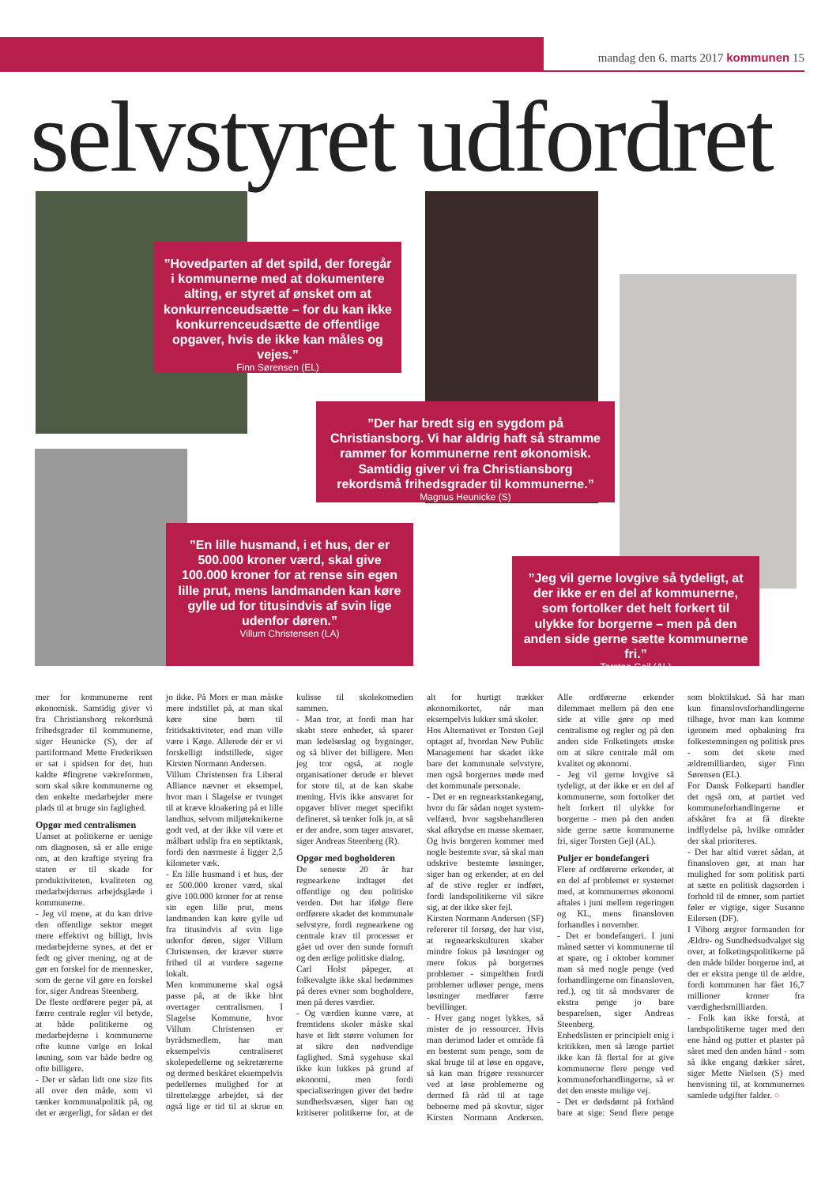mandag den 6. marts 2017 kommunen 15
selvstyret udfordret
”Hovedparten af det spild, der foregår i kommunerne med at dokumentere alting, er styret af ønsket om at konkurrenceudsætte – for du kan ikke konkurrenceudsætte de offentlige opgaver, hvis de ikke kan måles og vejes.”
Finn Sørensen (EL)
”Der har bredt sig en sygdom på Christiansborg. Vi har aldrig haft så stramme rammer for kommunerne rent økonomisk. Samtidig giver vi fra Christiansborg rekordsmå frihedsgrader til kommunerne.”
Magnus Heunicke (S)
”En lille husmand, i et hus, der er 500.000 kroner værd, skal give 100.000 kroner for at rense sin egen lille prut, mens landmanden kan køre gylle ud for titusindvis af svin lige udenfor døren.”
Villum Christensen (LA)
”Jeg vil gerne lovgive så tydeligt, at der ikke er en del af kommunerne, som fortolker det helt forkert til ulykke for borgerne – men på den anden side gerne sætte kommunerne fri.”
Torsten Gejl (AL)
mer for kommunerne rent økonomisk. Samtidig giver vi fra Christiansborg rekordsmå frihedsgrader til kommunerne, siger Heunicke (S), der af partiformand Mette Frederiksen er sat i spidsen for det, hun kaldte #fingrene vækreformen, som skal sikre kommunerne og den enkelte medarbejder mere plads til at bruge sin faglighed.
Opgør med centralismen
Uanset at politikerne er uenige om diagnosen, så er alle enige om, at den kraftige styring fra staten er til skade for produktiviteten, kvaliteten og medarbejdernes arbejdsglæde i kommunerne.
- Jeg vil mene, at du kan drive den offentlige sektor meget mere effektivt og billigt, hvis medarbejderne synes, at det er fedt og giver mening, og at de gør en forskel for de mennesker, som de gerne vil gøre en forskel for, siger Andreas Steenberg.
De fleste ordførere peger på, at færre centrale regler vil betyde, at både politikerne og medarbejderne i kommunerne ofte kunne vælge en lokal løsning, som var både bedre og ofte billigere.
- Der er sådan lidt one size fits all over den måde, som vi tænker kommunalpolitik på, og det er ærgerligt, for sådan er det jo ikke. På Mors er man måske mere indstillet på, at man skal køre sine børn til fritidsaktiviteter, end man ville være i Køge. Allerede dér er vi forskelligt indstillede, siger Kirsten Normann Andersen.
Villum Christensen fra Liberal Alliance nævner et eksempel, hvor man i Slagelse er tvunget til at kræve kloakering på et lille landhus, selvom miljøteknikerne godt ved, at der ikke vil være et målbart udslip fra en septiktank, fordi den nærmeste å ligger 2,5 kilometer væk.
- En lille husmand i et hus, der er 500.000 kroner værd, skal give 100.000 kroner for at rense sin egen lille prut, mens landmanden kan køre gylle ud fra titusindvis af svin lige udenfor døren, siger Villum Christensen, der kræver større frihed til at vurdere sagerne lokalt.
Men kommunerne skal også passe på, at de ikke blot overtager centralismen. I Slagelse Kommune, hvor Villum Christensen er byrådsmedlem, har man eksempelvis centraliseret skolepedellerne og sekretærerne og dermed beskåret eksempelvis pedellernes mulighed for at tilrettelægge arbejdet, så der også lige er tid til at skrue en kulisse til skolekomedien sammen.
- Man tror, at fordi man har skabt store enheder, så sparer man ledelseslag og bygninger, og så bliver det billigere. Men jeg tror også, at nogle organisationer derude er blevet for store til, at de kan skabe mening. Hvis ikke ansvaret for opgaver bliver meget specifikt defineret, så tænker folk jo, at så er der andre, som tager ansvaret, siger Andreas Steenberg (R).
Opgør med bogholderen
De seneste 20 år har regnearkene indtaget det offentlige og den politiske verden. Det har ifølge flere ordførere skadet det kommunale selvstyre, fordi regnearkene og centrale krav til processer er gået ud over den sunde fornuft og den ærlige politiske dialog.
Carl Holst påpeger, at folkevalgte ikke skal bedømmes på deres evner som bogholdere, men på deres værdier.
- Og værdien kunne være, at fremtidens skoler måske skal have et lidt større volumen for at sikre den nødvendige faglighed. Små sygehuse skal ikke kun lukkes på grund af økonomi, men fordi specialiseringen giver det bedre sundhedsvæsen, siger han og kritiserer politikerne for, at de alt for hurtigt trækker økonomikortet, når man eksempelvis lukker små skoler.
Hos Alternativet er Torsten Gejl optaget af, hvordan New Public Management har skadet ikke bare det kommunale selvstyre, men også borgernes møde med det kommunale personale.
- Det er en regnearkstankegang, hvor du får sådan noget system-velfærd, hvor sagsbehandleren skal afkrydse en masse skemaer. Og hvis borgeren kommer med nogle bestemte svar, så skal man udskrive bestemte løsninger, siger han og erkender, at en del af de stive regler er indført, fordi landspolitikerne vil sikre sig, at der ikke sker fejl.
Kirsten Normann Andersen (SF) refererer til forsøg, der har vist, at regnearkskulturen skaber mindre fokus på løsninger og mere fokus på borgernes problemer - simpelthen fordi problemer udløser penge, mens løsninger medfører færre bevillinger.
- Hver gang noget lykkes, så mister de jo ressourcer. Hvis man derimod lader et område få en bestemt sum penge, som de skal bruge til at løse en opgave, så kan man frigøre ressourcer ved at løse problemerne og dermed få råd til at tage beboerne med på skovtur, siger Kirsten Normann Andersen. Alle ordførerne erkender dilemmaet mellem på den ene side at ville gøre op med centralisme og regler og på den anden side Folketingets ønske om at sikre centrale mål om kvalitet og økonomi.
- Jeg vil gerne lovgive så tydeligt, at der ikke er en del af kommunerne, som fortolker det helt forkert til ulykke for borgerne - men på den anden side gerne sætte kommunerne fri, siger Torsten Gejl (AL).
Puljer er bondefangeri
Flere af ordførerne erkender, at en del af problemet er systemet med, at kommunernes økonomi aftales i juni mellem regeringen og KL, mens finansloven forhandles i november.
- Det er bondefangeri. I juni måned sætter vi kommunerne til at spare, og i oktober kommer man så med nogle penge (ved forhandlingerne om finansloven, red.), og tit så modsvarer de ekstra penge jo bare besparelsen, siger Andreas Steenberg.
Enhedslisten er principielt enig i kritikken, men så længe partiet ikke kan få flertal for at give kommunerne flere penge ved kommuneforhandlingerne, så er det den eneste mulige vej.
- Det er dødsdømt på forhånd bare at sige: Send flere penge som bloktilskud. Så har man kun finanslovsforhandlingerne tilbage, hvor man kan komme igennem med opbakning fra folkestemningen og politisk pres - som det skete med ældremilliarden, siger Finn Sørensen (EL).
For Dansk Folkeparti handler det også om, at partiet ved kommuneforhandlingerne er afskåret fra at få direkte indflydelse på, hvilke områder der skal prioriteres.
- Det har altid været sådan, at finansloven gør, at man har mulighed for som politisk parti at sætte en politisk dagsorden i forhold til de emner, som partiet føler er vigtige, siger Susanne Eilersen (DF).
I Viborg ærgrer formanden for Ældre- og Sundhedsudvalget sig over, at folketingspolitikerne på den måde bilder borgerne ind, at der er ekstra penge til de ældre, fordi kommunen har fået 16,7 millioner kroner fra værdighedsmilliarden.
- Folk kan ikke forstå, at landspolitikerne tager med den ene hånd og putter et plaster på såret med den anden hånd - som så ikke engang dækker såret, siger Mette Nielsen (S) med henvisning til, at kommunernes samlede udgifter falder. ○